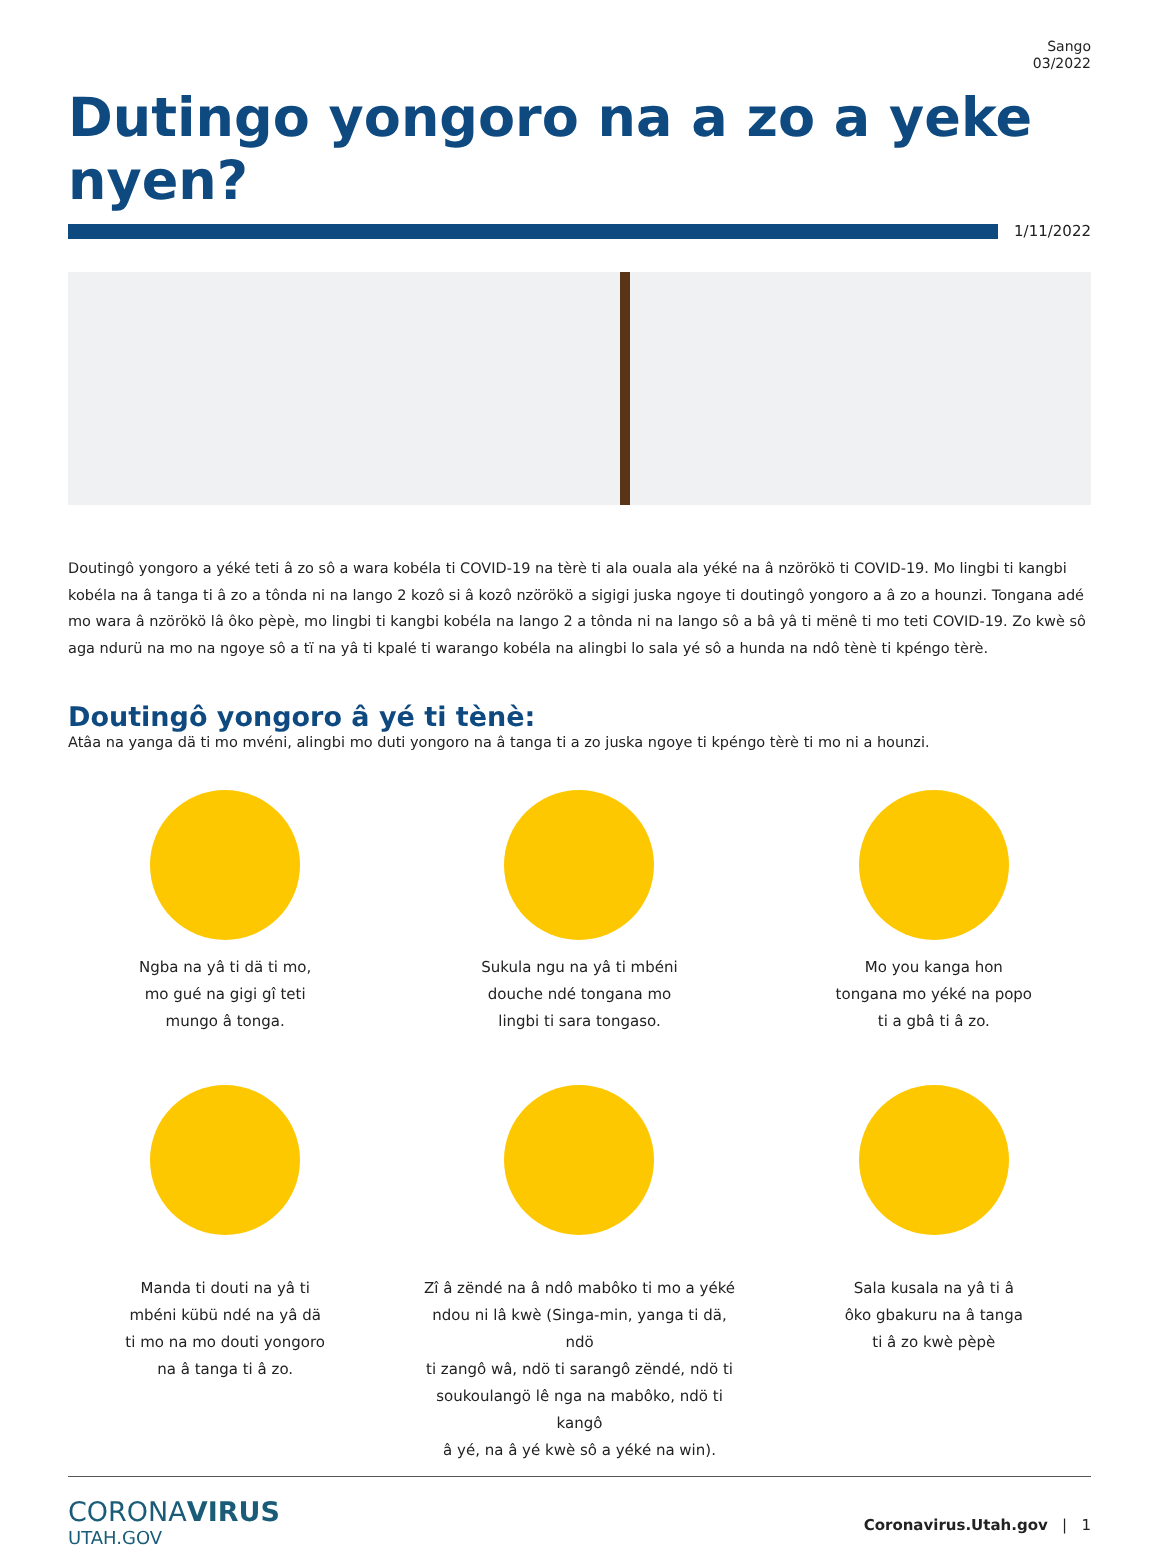Sango
03/2022
Dutingo yongoro na a zo a yeke nyen?
1/11/2022
Doutingô yongoro a yéké teti â zo sô a wara kobéla ti COVID-19 na tèrè ti ala ouala ala yéké na â nzörökö ti COVID-19. Mo lingbi ti kangbi kobéla na â tanga ti â zo a tônda ni na lango 2 kozô si â kozô nzörökö a sigigi juska ngoye ti doutingô yongoro a â zo a hounzi. Tongana adé mo wara â nzörökö lâ ôko pèpè, mo lingbi ti kangbi kobéla na lango 2 a tônda ni na lango sô a bâ yâ ti mënê ti mo teti COVID-19. Zo kwè sô aga ndurü na mo na ngoye sô a tï na yâ ti kpalé ti warango kobéla na alingbi lo sala yé sô a hunda na ndô tènè ti kpéngo tèrè.
Doutingô yongoro â yé ti tènè:
Atâa na yanga dä ti mo mvéni, alingbi mo duti yongoro na â tanga ti a zo juska ngoye ti kpéngo tèrè ti mo ni a hounzi.
Ngba na yâ ti dä ti mo,
mo gué na gigi gî teti
mungo â tonga.
Sukula ngu na yâ ti mbéni
douche ndé tongana mo
lingbi ti sara tongaso.
Mo you kanga hon
tongana mo yéké na popo
ti a gbâ ti â zo.
Manda ti douti na yâ ti
mbéni kübü ndé na yâ dä
ti mo na mo douti yongoro
na â tanga ti â zo.
Zî â zëndé na â ndô mabôko ti mo a yéké
ndou ni lâ kwè (Singa-min, yanga ti dä, ndö
ti zangô wâ, ndö ti sarangô zëndé, ndö ti
soukoulangö lê nga na mabôko, ndö ti kangô
â yé, na â yé kwè sô a yéké na win).
Sala kusala na yâ ti â
ôko gbakuru na â tanga
ti â zo kwè pèpè
CORONAVIRUS
UTAH.GOV
Coronavirus.Utah.gov | 1